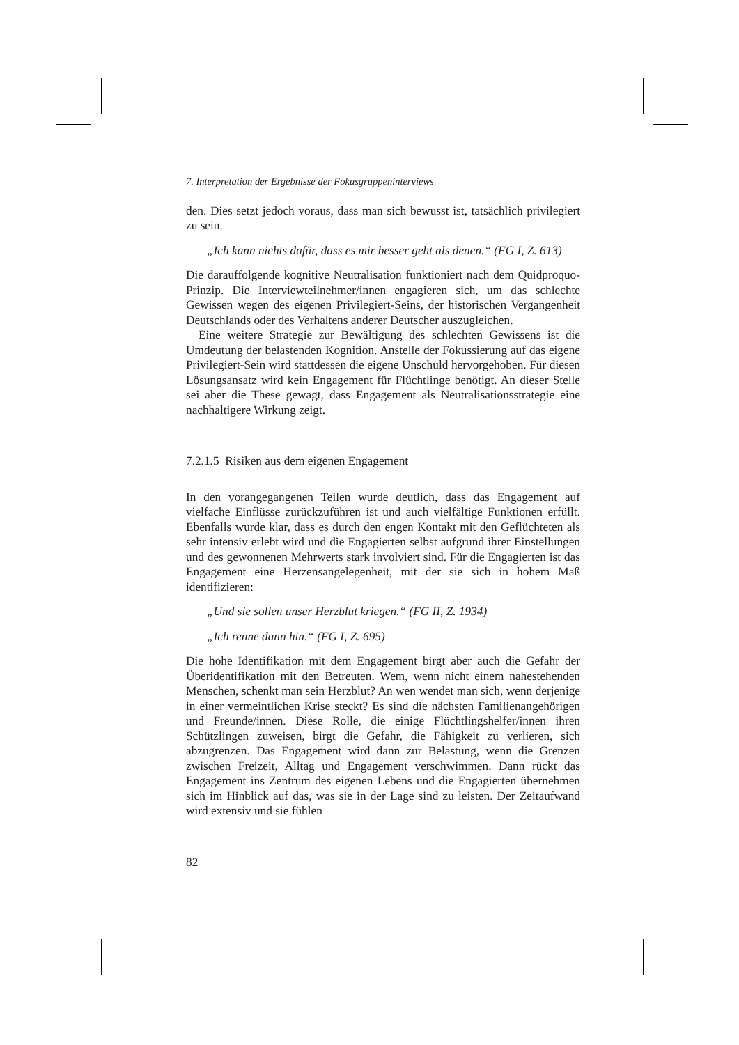7. Interpretation der Ergebnisse der Fokusgruppeninterviews
den. Dies setzt jedoch voraus, dass man sich bewusst ist, tatsächlich privilegiert zu sein.
„Ich kann nichts dafür, dass es mir besser geht als denen.“ (FG I, Z. 613)
Die darauffolgende kognitive Neutralisation funktioniert nach dem Quidproquo-Prinzip. Die Interviewteilnehmer/innen engagieren sich, um das schlechte Gewissen wegen des eigenen Privilegiert-Seins, der historischen Vergangenheit Deutschlands oder des Verhaltens anderer Deutscher auszugleichen.
Eine weitere Strategie zur Bewältigung des schlechten Gewissens ist die Umdeutung der belastenden Kognition. Anstelle der Fokussierung auf das eigene Privilegiert-Sein wird stattdessen die eigene Unschuld hervorgehoben. Für diesen Lösungsansatz wird kein Engagement für Flüchtlinge benötigt. An dieser Stelle sei aber die These gewagt, dass Engagement als Neutralisationsstrategie eine nachhaltigere Wirkung zeigt.
7.2.1.5 Risiken aus dem eigenen Engagement
In den vorangegangenen Teilen wurde deutlich, dass das Engagement auf vielfache Einflüsse zurückzuführen ist und auch vielfältige Funktionen erfüllt. Ebenfalls wurde klar, dass es durch den engen Kontakt mit den Geflüchteten als sehr intensiv erlebt wird und die Engagierten selbst aufgrund ihrer Einstellungen und des gewonnenen Mehrwerts stark involviert sind. Für die Engagierten ist das Engagement eine Herzensangelegenheit, mit der sie sich in hohem Maß identifizieren:
„Und sie sollen unser Herzblut kriegen.“ (FG II, Z. 1934)
„Ich renne dann hin.“ (FG I, Z. 695)
Die hohe Identifikation mit dem Engagement birgt aber auch die Gefahr der Überidentifikation mit den Betreuten. Wem, wenn nicht einem nahestehenden Menschen, schenkt man sein Herzblut? An wen wendet man sich, wenn derjenige in einer vermeintlichen Krise steckt? Es sind die nächsten Familienangehörigen und Freunde/innen. Diese Rolle, die einige Flüchtlingshelfer/innen ihren Schützlingen zuweisen, birgt die Gefahr, die Fähigkeit zu verlieren, sich abzugrenzen. Das Engagement wird dann zur Belastung, wenn die Grenzen zwischen Freizeit, Alltag und Engagement verschwimmen. Dann rückt das Engagement ins Zentrum des eigenen Lebens und die Engagierten übernehmen sich im Hinblick auf das, was sie in der Lage sind zu leisten. Der Zeitaufwand wird extensiv und sie fühlen
82